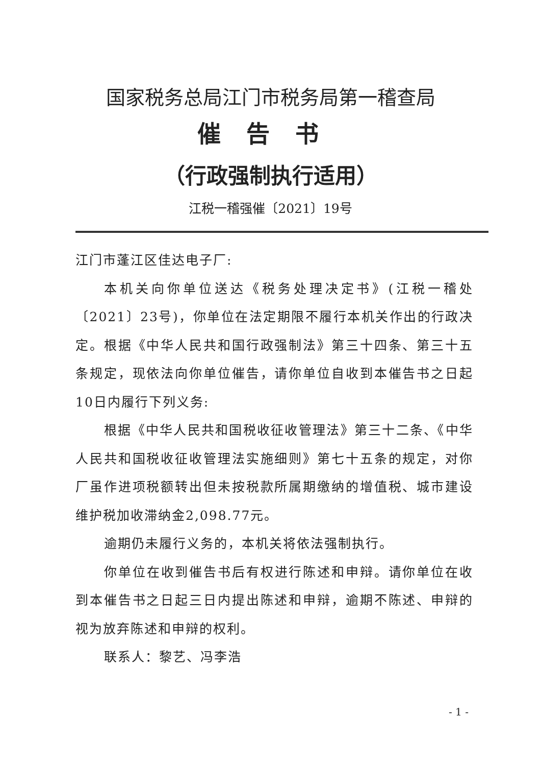国家税务总局江门市税务局第一稽查局
催告书
（行政强制执行适用）
江税一稽强催〔2021〕19号
江门市蓬江区佳达电子厂:
本机关向你单位送达《税务处理决定书》(江税一稽处〔2021〕23号)，你单位在法定期限不履行本机关作出的行政决定。根据《中华人民共和国行政强制法》第三十四条、第三十五条规定，现依法向你单位催告，请你单位自收到本催告书之日起10日内履行下列义务:
根据《中华人民共和国税收征收管理法》第三十二条、《中华人民共和国税收征收管理法实施细则》第七十五条的规定，对你厂虽作进项税额转出但未按税款所属期缴纳的增值税、城市建设维护税加收滞纳金2,098.77元。
逾期仍未履行义务的，本机关将依法强制执行。
你单位在收到催告书后有权进行陈述和申辩。请你单位在收到本催告书之日起三日内提出陈述和申辩，逾期不陈述、申辩的视为放弃陈述和申辩的权利。
联系人：黎艺、冯李浩
- 1 -